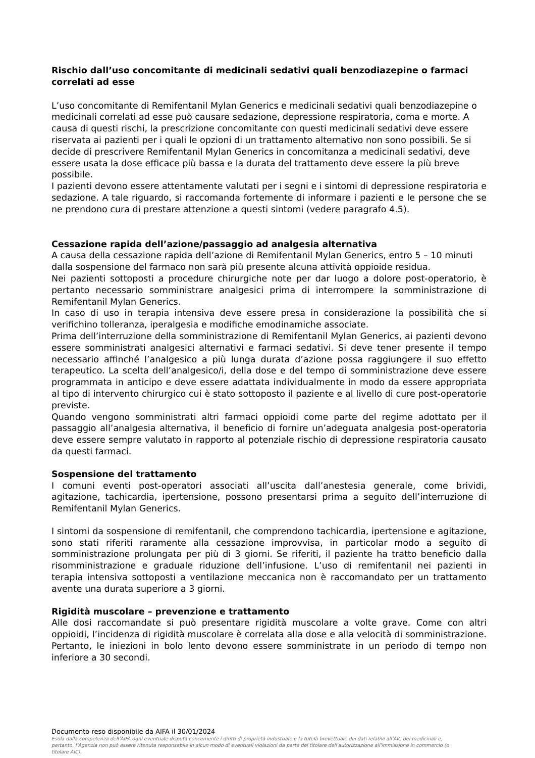Rischio dall’uso concomitante di medicinali sedativi quali benzodiazepine o farmaci correlati ad esse
L’uso concomitante di Remifentanil Mylan Generics e medicinali sedativi quali benzodiazepine o medicinali correlati ad esse può causare sedazione, depressione respiratoria, coma e morte. A causa di questi rischi, la prescrizione concomitante con questi medicinali sedativi deve essere riservata ai pazienti per i quali le opzioni di un trattamento alternativo non sono possibili. Se si decide di prescrivere Remifentanil Mylan Generics in concomitanza a medicinali sedativi, deve essere usata la dose efficace più bassa e la durata del trattamento deve essere la più breve possibile.
I pazienti devono essere attentamente valutati per i segni e i sintomi di depressione respiratoria e sedazione. A tale riguardo, si raccomanda fortemente di informare i pazienti e le persone che se ne prendono cura di prestare attenzione a questi sintomi (vedere paragrafo 4.5).
Cessazione rapida dell’azione/passaggio ad analgesia alternativa
A causa della cessazione rapida dell’azione di Remifentanil Mylan Generics, entro 5 – 10 minuti dalla sospensione del farmaco non sarà più presente alcuna attività oppioide residua.
Nei pazienti sottoposti a procedure chirurgiche note per dar luogo a dolore post-operatorio, è pertanto necessario somministrare analgesici prima di interrompere la somministrazione di Remifentanil Mylan Generics.
In caso di uso in terapia intensiva deve essere presa in considerazione la possibilità che si verifichino tolleranza, iperalgesia e modifiche emodinamiche associate.
Prima dell’interruzione della somministrazione di Remifentanil Mylan Generics, ai pazienti devono essere somministrati analgesici alternativi e farmaci sedativi. Si deve tener presente il tempo necessario affinché l’analgesico a più lunga durata d’azione possa raggiungere il suo effetto terapeutico. La scelta dell’analgesico/i, della dose e del tempo di somministrazione deve essere programmata in anticipo e deve essere adattata individualmente in modo da essere appropriata al tipo di intervento chirurgico cui è stato sottoposto il paziente e al livello di cure post-operatorie previste.
Quando vengono somministrati altri farmaci oppioidi come parte del regime adottato per il passaggio all’analgesia alternativa, il beneficio di fornire un’adeguata analgesia post-operatoria deve essere sempre valutato in rapporto al potenziale rischio di depressione respiratoria causato da questi farmaci.
Sospensione del trattamento
I comuni eventi post-operatori associati all’uscita dall’anestesia generale, come brividi, agitazione, tachicardia, ipertensione, possono presentarsi prima a seguito dell’interruzione di Remifentanil Mylan Generics.
I sintomi da sospensione di remifentanil, che comprendono tachicardia, ipertensione e agitazione, sono stati riferiti raramente alla cessazione improvvisa, in particolar modo a seguito di somministrazione prolungata per più di 3 giorni. Se riferiti, il paziente ha tratto beneficio dalla risomministrazione e graduale riduzione dell’infusione. L’uso di remifentanil nei pazienti in terapia intensiva sottoposti a ventilazione meccanica non è raccomandato per un trattamento avente una durata superiore a 3 giorni.
Rigidità muscolare – prevenzione e trattamento
Alle dosi raccomandate si può presentare rigidità muscolare a volte grave. Come con altri oppioidi, l’incidenza di rigidità muscolare è correlata alla dose e alla velocità di somministrazione. Pertanto, le iniezioni in bolo lento devono essere somministrate in un periodo di tempo non inferiore a 30 secondi.
Documento reso disponibile da AIFA il 30/01/2024
Esula dalla competenza dell’AIFA ogni eventuale disputa concernente i diritti di proprietà industriale e la tutela brevettuale dei dati relativi all’AIC dei medicinali e, pertanto, l’Agenzia non può essere ritenuta responsabile in alcun modo di eventuali violazioni da parte del titolare dell'autorizzazione all'immissione in commercio (o titolare AIC).